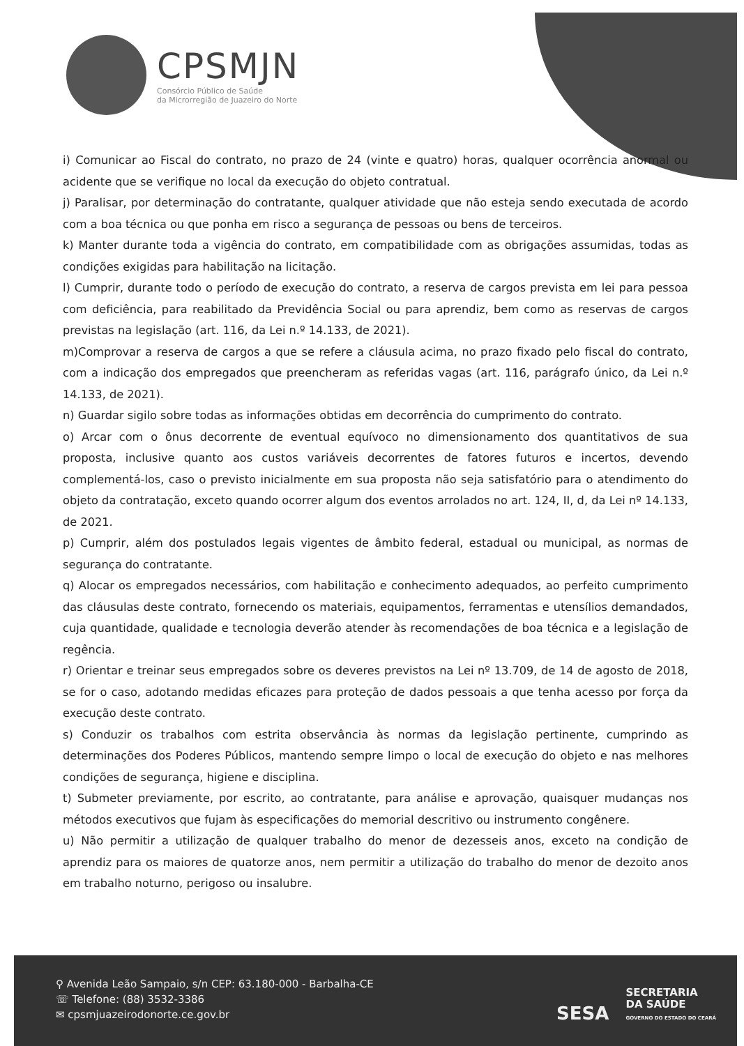CPSMJN
Consórcio Público de Saúde
da Microrregião de Juazeiro do Norte
i) Comunicar ao Fiscal do contrato, no prazo de 24 (vinte e quatro) horas, qualquer ocorrência anormal ou acidente que se verifique no local da execução do objeto contratual.
j) Paralisar, por determinação do contratante, qualquer atividade que não esteja sendo executada de acordo com a boa técnica ou que ponha em risco a segurança de pessoas ou bens de terceiros.
k) Manter durante toda a vigência do contrato, em compatibilidade com as obrigações assumidas, todas as condições exigidas para habilitação na licitação.
l) Cumprir, durante todo o período de execução do contrato, a reserva de cargos prevista em lei para pessoa com deficiência, para reabilitado da Previdência Social ou para aprendiz, bem como as reservas de cargos previstas na legislação (art. 116, da Lei n.º 14.133, de 2021).
m)Comprovar a reserva de cargos a que se refere a cláusula acima, no prazo fixado pelo fiscal do contrato, com a indicação dos empregados que preencheram as referidas vagas (art. 116, parágrafo único, da Lei n.º 14.133, de 2021).
n) Guardar sigilo sobre todas as informações obtidas em decorrência do cumprimento do contrato.
o) Arcar com o ônus decorrente de eventual equívoco no dimensionamento dos quantitativos de sua proposta, inclusive quanto aos custos variáveis decorrentes de fatores futuros e incertos, devendo complementá-los, caso o previsto inicialmente em sua proposta não seja satisfatório para o atendimento do objeto da contratação, exceto quando ocorrer algum dos eventos arrolados no art. 124, II, d, da Lei nº 14.133, de 2021.
p) Cumprir, além dos postulados legais vigentes de âmbito federal, estadual ou municipal, as normas de segurança do contratante.
q) Alocar os empregados necessários, com habilitação e conhecimento adequados, ao perfeito cumprimento das cláusulas deste contrato, fornecendo os materiais, equipamentos, ferramentas e utensílios demandados, cuja quantidade, qualidade e tecnologia deverão atender às recomendações de boa técnica e a legislação de regência.
r) Orientar e treinar seus empregados sobre os deveres previstos na Lei nº 13.709, de 14 de agosto de 2018, se for o caso, adotando medidas eficazes para proteção de dados pessoais a que tenha acesso por força da execução deste contrato.
s) Conduzir os trabalhos com estrita observância às normas da legislação pertinente, cumprindo as determinações dos Poderes Públicos, mantendo sempre limpo o local de execução do objeto e nas melhores condições de segurança, higiene e disciplina.
t) Submeter previamente, por escrito, ao contratante, para análise e aprovação, quaisquer mudanças nos métodos executivos que fujam às especificações do memorial descritivo ou instrumento congênere.
u) Não permitir a utilização de qualquer trabalho do menor de dezesseis anos, exceto na condição de aprendiz para os maiores de quatorze anos, nem permitir a utilização do trabalho do menor de dezoito anos em trabalho noturno, perigoso ou insalubre.
⚲ Avenida Leão Sampaio, s/n CEP: 63.180-000 - Barbalha-CE
☏ Telefone: (88) 3532-3386
✉ cpsmjuazeirodonorte.ce.gov.br
SESA SECRETARIA
DA SAÚDE
GOVERNO DO ESTADO DO CEARÁ